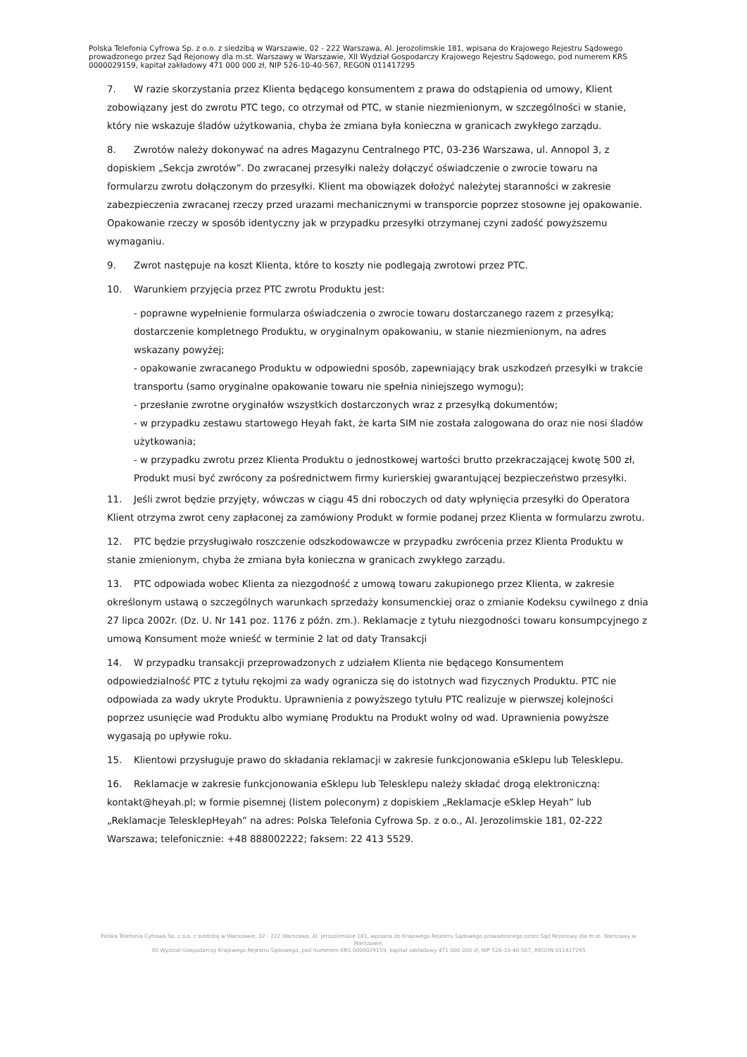Polska Telefonia Cyfrowa Sp. z o.o. z siedzibą w Warszawie, 02 - 222 Warszawa, Al. Jerozolimskie 181, wpisana do Krajowego Rejestru Sądowego prowadzonego przez Sąd Rejonowy dla m.st. Warszawy w Warszawie, XII Wydział Gospodarczy Krajowego Rejestru Sądowego, pod numerem KRS 0000029159, kapitał zakładowy 471 000 000 zł, NIP 526-10-40-567, REGON 011417295
7. W razie skorzystania przez Klienta będącego konsumentem z prawa do odstąpienia od umowy, Klient zobowiązany jest do zwrotu PTC tego, co otrzymał od PTC, w stanie niezmienionym, w szczególności w stanie, który nie wskazuje śladów użytkowania, chyba że zmiana była konieczna w granicach zwykłego zarządu.
8. Zwrotów należy dokonywać na adres Magazynu Centralnego PTC, 03-236 Warszawa, ul. Annopol 3, z dopiskiem „Sekcja zwrotów”. Do zwracanej przesyłki należy dołączyć oświadczenie o zwrocie towaru na formularzu zwrotu dołączonym do przesyłki. Klient ma obowiązek dołożyć należytej staranności w zakresie zabezpieczenia zwracanej rzeczy przed urazami mechanicznymi w transporcie poprzez stosowne jej opakowanie. Opakowanie rzeczy w sposób identyczny jak w przypadku przesyłki otrzymanej czyni zadość powyższemu wymaganiu.
9. Zwrot następuje na koszt Klienta, które to koszty nie podlegają zwrotowi przez PTC.
10. Warunkiem przyjęcia przez PTC zwrotu Produktu jest:
- poprawne wypełnienie formularza oświadczenia o zwrocie towaru dostarczanego razem z przesyłką; dostarczenie kompletnego Produktu, w oryginalnym opakowaniu, w stanie niezmienionym, na adres wskazany powyżej;
- opakowanie zwracanego Produktu w odpowiedni sposób, zapewniający brak uszkodzeń przesyłki w trakcie transportu (samo oryginalne opakowanie towaru nie spełnia niniejszego wymogu);
- przesłanie zwrotne oryginałów wszystkich dostarczonych wraz z przesyłką dokumentów;
- w przypadku zestawu startowego Heyah fakt, że karta SIM nie została zalogowana do oraz nie nosi śladów użytkowania;
- w przypadku zwrotu przez Klienta Produktu o jednostkowej wartości brutto przekraczającej kwotę 500 zł, Produkt musi być zwrócony za pośrednictwem firmy kurierskiej gwarantującej bezpieczeństwo przesyłki.
11. Jeśli zwrot będzie przyjęty, wówczas w ciągu 45 dni roboczych od daty wpłynięcia przesyłki do Operatora Klient otrzyma zwrot ceny zapłaconej za zamówiony Produkt w formie podanej przez Klienta w formularzu zwrotu.
12. PTC będzie przysługiwało roszczenie odszkodowawcze w przypadku zwrócenia przez Klienta Produktu w stanie zmienionym, chyba że zmiana była konieczna w granicach zwykłego zarządu.
13. PTC odpowiada wobec Klienta za niezgodność z umową towaru zakupionego przez Klienta, w zakresie określonym ustawą o szczególnych warunkach sprzedaży konsumenckiej oraz o zmianie Kodeksu cywilnego z dnia 27 lipca 2002r. (Dz. U. Nr 141 poz. 1176 z późn. zm.). Reklamacje z tytułu niezgodności towaru konsumpcyjnego z umową Konsument może wnieść w terminie 2 lat od daty Transakcji
14. W przypadku transakcji przeprowadzonych z udziałem Klienta nie będącego Konsumentem odpowiedzialność PTC z tytułu rękojmi za wady ogranicza się do istotnych wad fizycznych Produktu. PTC nie odpowiada za wady ukryte Produktu. Uprawnienia z powyższego tytułu PTC realizuje w pierwszej kolejności poprzez usunięcie wad Produktu albo wymianę Produktu na Produkt wolny od wad. Uprawnienia powyższe wygasają po upływie roku.
15. Klientowi przysługuje prawo do składania reklamacji w zakresie funkcjonowania eSklepu lub Telesklepu.
16. Reklamacje w zakresie funkcjonowania eSklepu lub Telesklepu należy składać drogą elektroniczną: kontakt@heyah.pl; w formie pisemnej (listem poleconym) z dopiskiem „Reklamacje eSklep Heyah” lub „Reklamacje TelesklepHeyah” na adres: Polska Telefonia Cyfrowa Sp. z o.o., Al. Jerozolimskie 181, 02-222 Warszawa; telefonicznie: +48 888002222; faksem: 22 413 5529.
Polska Telefonia Cyfrowa Sp. z o.o. z siedzibą w Warszawie, 02 - 222 Warszawa, Al. Jerozolimskie 181, wpisana do Krajowego Rejestru Sądowego prowadzonego przez Sąd Rejonowy dla m.st. Warszawy w Warszawie,
XII Wydział Gospodarczy Krajowego Rejestru Sądowego, pod numerem KRS 0000029159, kapitał zakładowy 471 000 000 zł, NIP 526-10-40-567, REGON 011417295